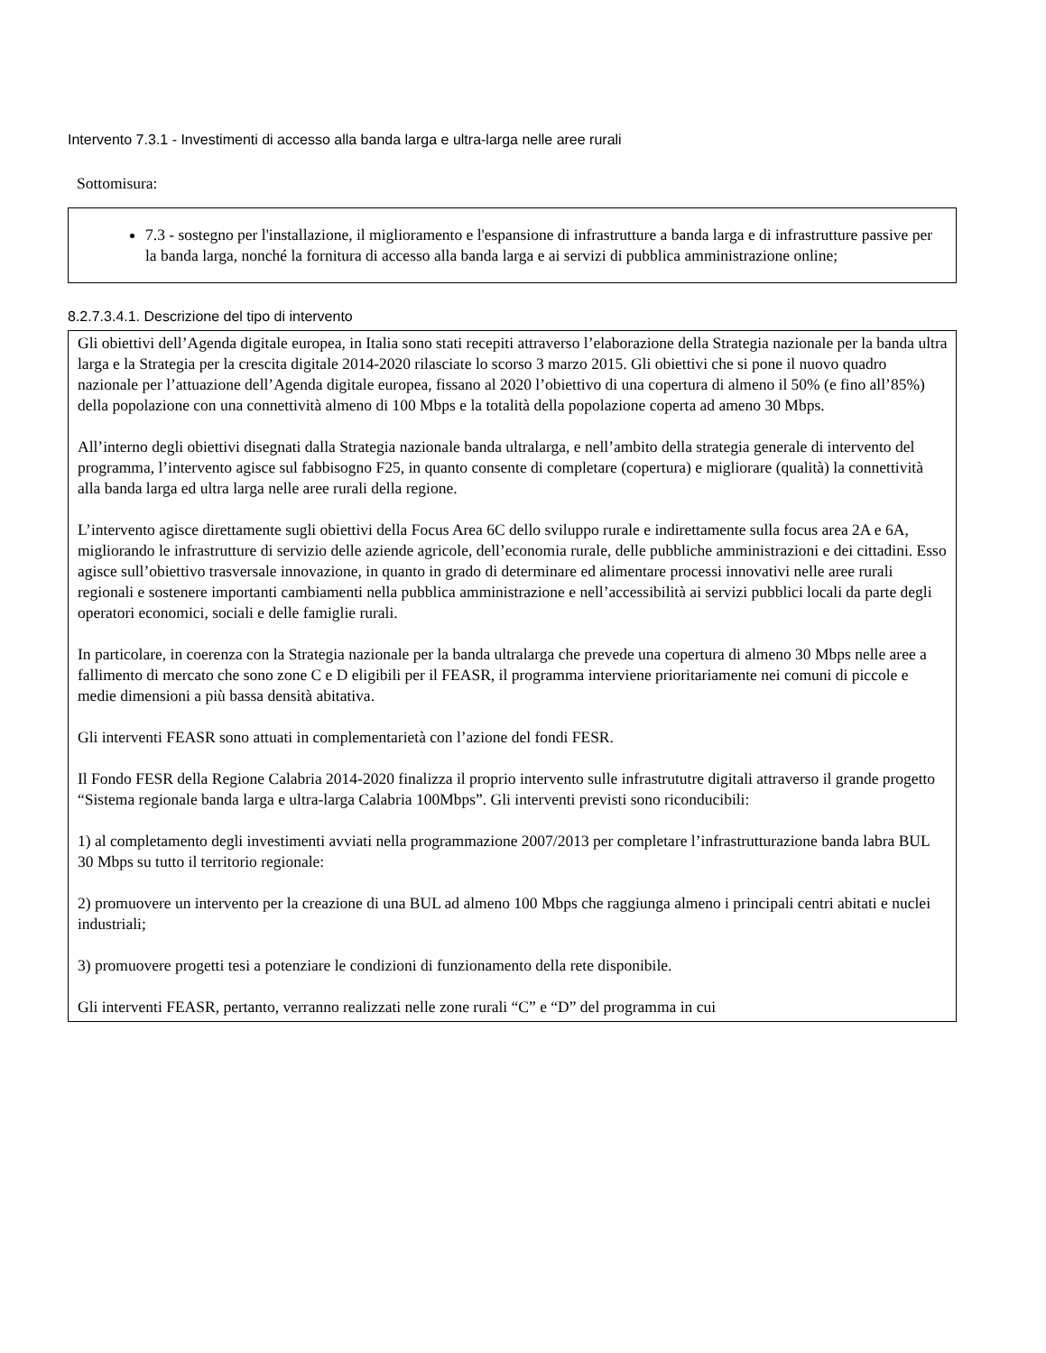Intervento 7.3.1 - Investimenti di accesso alla banda larga e ultra-larga nelle aree rurali
Sottomisura:
7.3 - sostegno per l'installazione, il miglioramento e l'espansione di infrastrutture a banda larga e di infrastrutture passive per la banda larga, nonché la fornitura di accesso alla banda larga e ai servizi di pubblica amministrazione online;
8.2.7.3.4.1. Descrizione del tipo di intervento
Gli obiettivi dell’Agenda digitale europea, in Italia sono stati recepiti attraverso l’elaborazione della Strategia nazionale per la banda ultra larga e la Strategia per la crescita digitale 2014-2020 rilasciate lo scorso 3 marzo 2015. Gli obiettivi che si pone il nuovo quadro nazionale per l’attuazione dell’Agenda digitale europea, fissano al 2020 l’obiettivo di una copertura di almeno il 50% (e fino all’85%) della popolazione con una connettività almeno di 100 Mbps e la totalità della popolazione coperta ad ameno 30 Mbps.
All’interno degli obiettivi disegnati dalla Strategia nazionale banda ultralarga, e nell’ambito della strategia generale di intervento del programma, l’intervento agisce sul fabbisogno F25, in quanto consente di completare (copertura) e migliorare (qualità) la connettività alla banda larga ed ultra larga nelle aree rurali della regione.
L’intervento agisce direttamente sugli obiettivi della Focus Area 6C dello sviluppo rurale e indirettamente sulla focus area 2A e 6A, migliorando le infrastrutture di servizio delle aziende agricole, dell’economia rurale, delle pubbliche amministrazioni e dei cittadini. Esso agisce sull’obiettivo trasversale innovazione, in quanto in grado di determinare ed alimentare processi innovativi nelle aree rurali regionali e sostenere importanti cambiamenti nella pubblica amministrazione e nell’accessibilità ai servizi pubblici locali da parte degli operatori economici, sociali e delle famiglie rurali.
In particolare, in coerenza con la Strategia nazionale per la banda ultralarga che prevede una copertura di almeno 30 Mbps nelle aree a fallimento di mercato che sono zone C e D eligibili per il FEASR, il programma interviene prioritariamente nei comuni di piccole e medie dimensioni a più bassa densità abitativa.
Gli interventi FEASR sono attuati in complementarietà con l’azione del fondi FESR.
Il Fondo FESR della Regione Calabria 2014-2020 finalizza il proprio intervento sulle infrastrututre digitali attraverso il grande progetto “Sistema regionale banda larga e ultra-larga Calabria 100Mbps”. Gli interventi previsti sono riconducibili:
1) al completamento degli investimenti avviati nella programmazione 2007/2013 per completare l’infrastrutturazione banda labra BUL 30 Mbps su tutto il territorio regionale:
2) promuovere un intervento per la creazione di una BUL ad almeno 100 Mbps che raggiunga almeno i principali centri abitati e nuclei industriali;
3) promuovere progetti tesi a potenziare le condizioni di funzionamento della rete disponibile.
Gli interventi FEASR, pertanto, verranno realizzati nelle zone rurali “C” e “D” del programma in cui